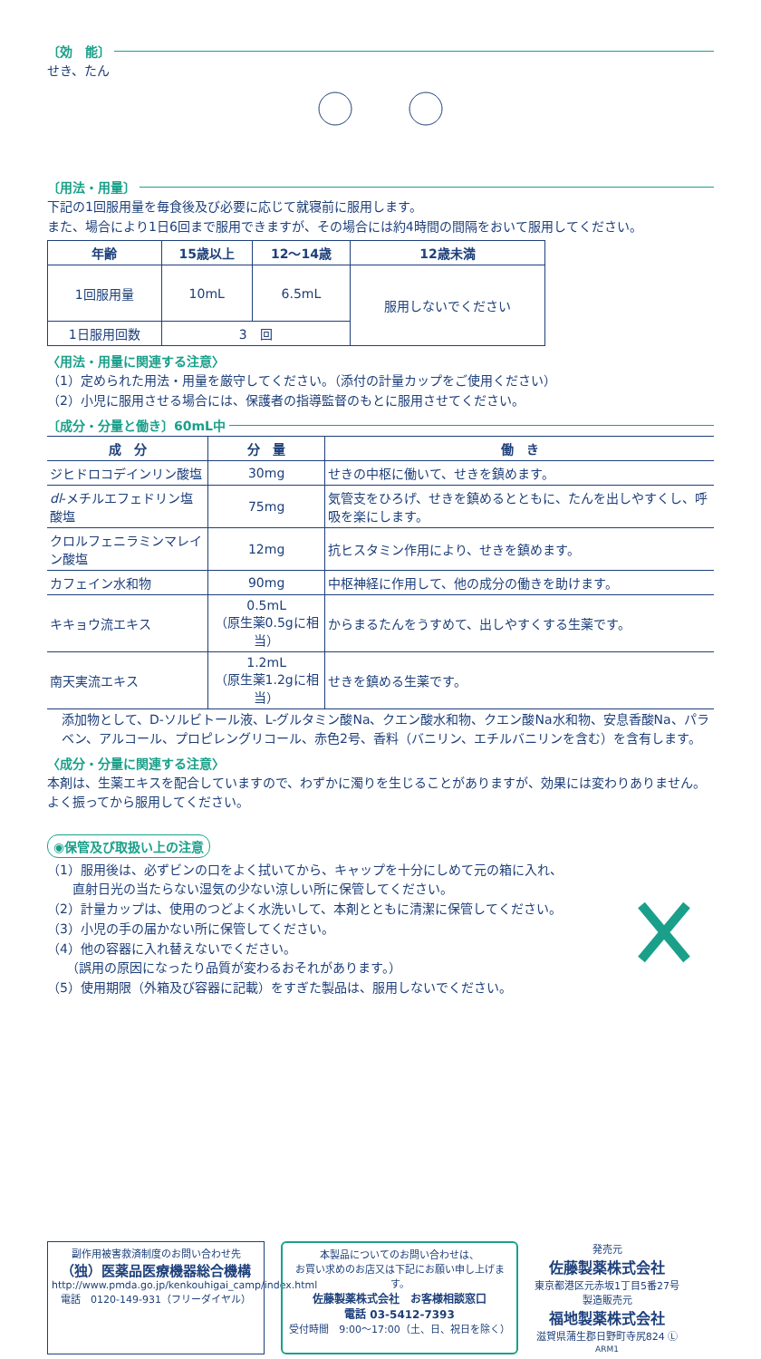〔効　能〕
せき、たん
〔用法・用量〕
下記の1回服用量を毎食後及び必要に応じて就寝前に服用します。
また、場合により1日6回まで服用できますが、その場合には約4時間の間隔をおいて服用してください。
| 年齢 | 15歳以上 | 12～14歳 | 12歳未満 |
| --- | --- | --- | --- |
| 1回服用量 | 10mL | 6.5mL | 服用しないでください |
| 1日服用回数 | 3 回 | | |
〈用法・用量に関連する注意〉
（1）定められた用法・用量を厳守してください。（添付の計量カップをご使用ください）
（2）小児に服用させる場合には、保護者の指導監督のもとに服用させてください。
〔成分・分量と働き〕60mL中
| 成 分 | 分 量 | 働 き |
| --- | --- | --- |
| ジヒドロコデインリン酸塩 | 30mg | せきの中枢に働いて、せきを鎮めます。 |
| dl -メチルエフェドリン塩酸塩 | 75mg | 気管支をひろげ、せきを鎮めるとともに、たんを出しやすくし、呼吸を楽にします。 |
| クロルフェニラミンマレイン酸塩 | 12mg | 抗ヒスタミン作用により、せきを鎮めます。 |
| カフェイン水和物 | 90mg | 中枢神経に作用して、他の成分の働きを助けます。 |
| キキョウ流エキス | 0.5mL （原生薬0.5gに相当） | からまるたんをうすめて、出しやすくする生薬です。 |
| 南天実流エキス | 1.2mL （原生薬1.2gに相当） | せきを鎮める生薬です。 |
添加物として、D-ソルビトール液、L-グルタミン酸Na、クエン酸水和物、クエン酸Na水和物、安息香酸Na、パラベン、アルコール、プロピレングリコール、赤色2号、香料（バニリン、エチルバニリンを含む）を含有します。
〈成分・分量に関連する注意〉
本剤は、生薬エキスを配合していますので、わずかに濁りを生じることがありますが、効果には変わりありません。よく振ってから服用してください。
◉保管及び取扱い上の注意
（1）服用後は、必ずビンの口をよく拭いてから、キャップを十分にしめて元の箱に入れ、
　　直射日光の当たらない湿気の少ない涼しい所に保管してください。
（2）計量カップは、使用のつどよく水洗いして、本剤とともに清潔に保管してください。
（3）小児の手の届かない所に保管してください。
（4）他の容器に入れ替えないでください。
　　（誤用の原因になったり品質が変わるおそれがあります。）
（5）使用期限（外箱及び容器に記載）をすぎた製品は、服用しないでください。
副作用被害救済制度のお問い合わせ先
（独）医薬品医療機器総合機構
http://www.pmda.go.jp/kenkouhigai_camp/index.html
電話　0120-149-931（フリーダイヤル）
本製品についてのお問い合わせは、
お買い求めのお店又は下記にお願い申し上げます。
佐藤製薬株式会社　お客様相談窓口
電話 03-5412-7393
受付時間　9:00～17:00（土、日、祝日を除く）
発売元
佐藤製薬株式会社
東京都港区元赤坂1丁目5番27号
製造販売元
福地製薬株式会社
滋賀県蒲生郡日野町寺尻824 Ⓛ
ARM1